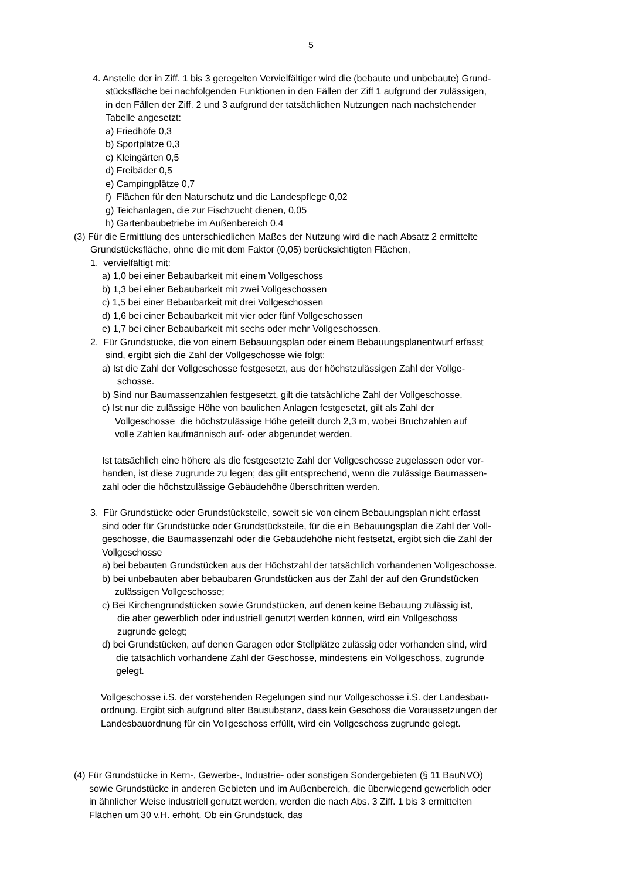5
4. Anstelle der in Ziff. 1 bis 3 geregelten Vervielfältiger wird die (bebaute und unbebaute) Grund-
stücksfläche bei nachfolgenden Funktionen in den Fällen der Ziff 1 aufgrund der zulässigen,
in den Fällen der Ziff. 2 und 3 aufgrund der tatsächlichen Nutzungen nach nachstehender
Tabelle angesetzt:
a) Friedhöfe 0,3
b) Sportplätze 0,3
c) Kleingärten 0,5
d) Freibäder 0,5
e) Campingplätze 0,7
f) Flächen für den Naturschutz und die Landespflege 0,02
g) Teichanlagen, die zur Fischzucht dienen, 0,05
h) Gartenbaubetriebe im Außenbereich 0,4
(3) Für die Ermittlung des unterschiedlichen Maßes der Nutzung wird die nach Absatz 2 ermittelte
Grundstücksfläche, ohne die mit dem Faktor (0,05) berücksichtigten Flächen,
1. vervielfältigt mit:
a) 1,0 bei einer Bebaubarkeit mit einem Vollgeschoss
b) 1,3 bei einer Bebaubarkeit mit zwei Vollgeschossen
c) 1,5 bei einer Bebaubarkeit mit drei Vollgeschossen
d) 1,6 bei einer Bebaubarkeit mit vier oder fünf Vollgeschossen
e) 1,7 bei einer Bebaubarkeit mit sechs oder mehr Vollgeschossen.
2. Für Grundstücke, die von einem Bebauungsplan oder einem Bebauungsplanentwurf erfasst
sind, ergibt sich die Zahl der Vollgeschosse wie folgt:
a) Ist die Zahl der Vollgeschosse festgesetzt, aus der höchstzulässigen Zahl der Vollge-
schosse.
b) Sind nur Baumassenzahlen festgesetzt, gilt die tatsächliche Zahl der Vollgeschosse.
c) Ist nur die zulässige Höhe von baulichen Anlagen festgesetzt, gilt als Zahl der
Vollgeschosse die höchstzulässige Höhe geteilt durch 2,3 m, wobei Bruchzahlen auf
volle Zahlen kaufmännisch auf- oder abgerundet werden.
Ist tatsächlich eine höhere als die festgesetzte Zahl der Vollgeschosse zugelassen oder vor-
handen, ist diese zugrunde zu legen; das gilt entsprechend, wenn die zulässige Baumassen-
zahl oder die höchstzulässige Gebäudehöhe überschritten werden.
3. Für Grundstücke oder Grundstücksteile, soweit sie von einem Bebauungsplan nicht erfasst
sind oder für Grundstücke oder Grundstücksteile, für die ein Bebauungsplan die Zahl der Voll-
geschosse, die Baumassenzahl oder die Gebäudehöhe nicht festsetzt, ergibt sich die Zahl der
Vollgeschosse
a) bei bebauten Grundstücken aus der Höchstzahl der tatsächlich vorhandenen Vollgeschosse.
b) bei unbebauten aber bebaubaren Grundstücken aus der Zahl der auf den Grundstücken
zulässigen Vollgeschosse;
c) Bei Kirchengrundstücken sowie Grundstücken, auf denen keine Bebauung zulässig ist,
die aber gewerblich oder industriell genutzt werden können, wird ein Vollgeschoss
zugrunde gelegt;
d) bei Grundstücken, auf denen Garagen oder Stellplätze zulässig oder vorhanden sind, wird
die tatsächlich vorhandene Zahl der Geschosse, mindestens ein Vollgeschoss, zugrunde
gelegt.
Vollgeschosse i.S. der vorstehenden Regelungen sind nur Vollgeschosse i.S. der Landesbau-
ordnung. Ergibt sich aufgrund alter Bausubstanz, dass kein Geschoss die Voraussetzungen der
Landesbauordnung für ein Vollgeschoss erfüllt, wird ein Vollgeschoss zugrunde gelegt.
(4) Für Grundstücke in Kern-, Gewerbe-, Industrie- oder sonstigen Sondergebieten (§ 11 BauNVO)
sowie Grundstücke in anderen Gebieten und im Außenbereich, die überwiegend gewerblich oder
in ähnlicher Weise industriell genutzt werden, werden die nach Abs. 3 Ziff. 1 bis 3 ermittelten
Flächen um 30 v.H. erhöht. Ob ein Grundstück, das